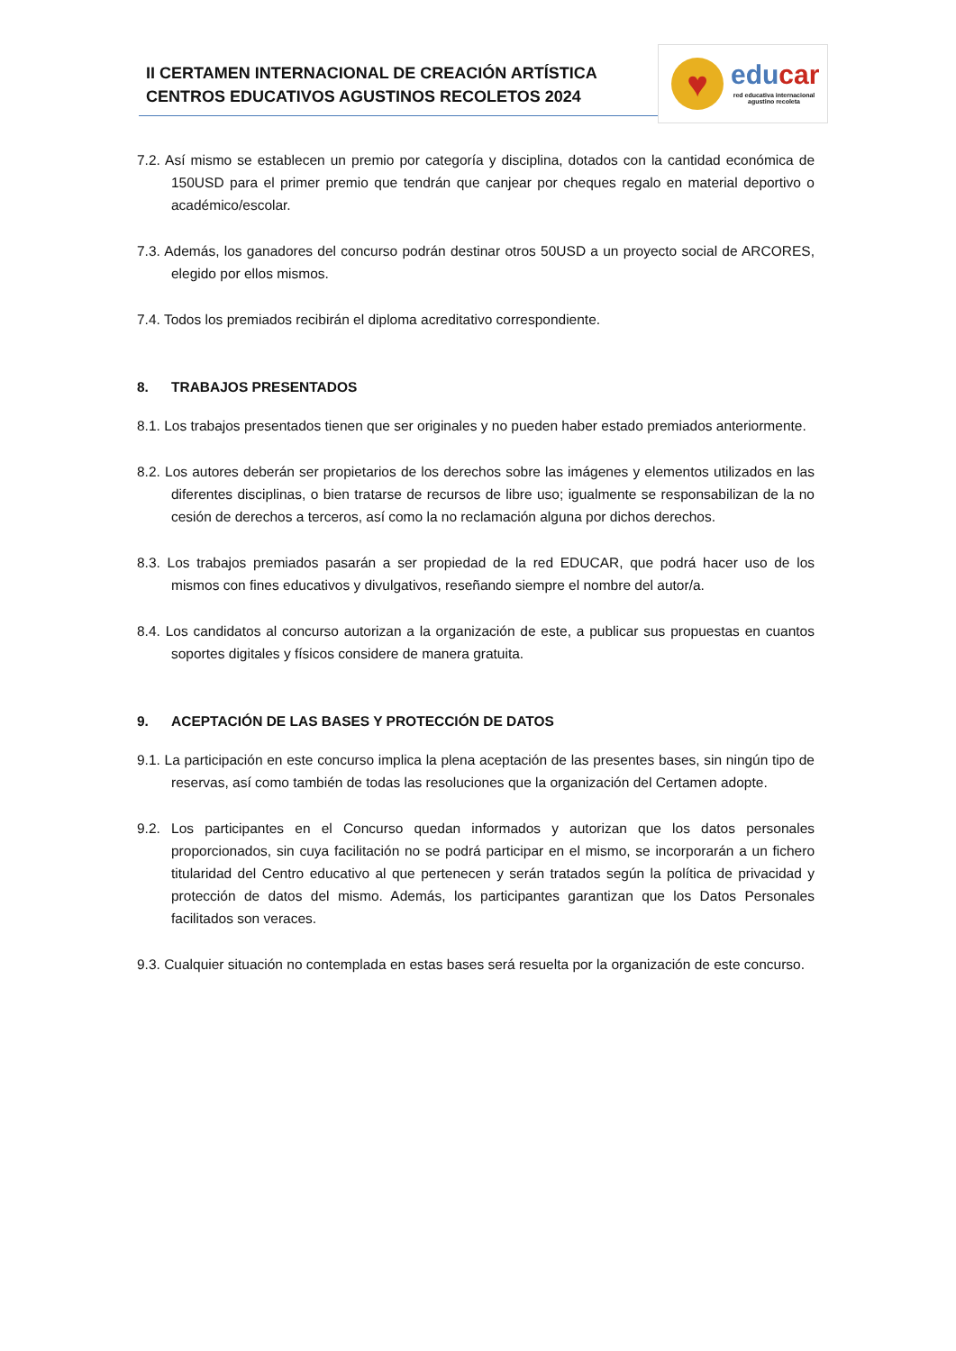II CERTAMEN INTERNACIONAL DE CREACIÓN ARTÍSTICA
CENTROS EDUCATIVOS AGUSTINOS RECOLETOS 2024
♥ educar
red educativa internacional
agustino recoleta
7.2. Así mismo se establecen un premio por categoría y disciplina, dotados con la cantidad económica de 150USD para el primer premio que tendrán que canjear por cheques regalo en material deportivo o académico/escolar.
7.3. Además, los ganadores del concurso podrán destinar otros 50USD a un proyecto social de ARCORES, elegido por ellos mismos.
7.4. Todos los premiados recibirán el diploma acreditativo correspondiente.
8. TRABAJOS PRESENTADOS
8.1. Los trabajos presentados tienen que ser originales y no pueden haber estado premiados anteriormente.
8.2. Los autores deberán ser propietarios de los derechos sobre las imágenes y elementos utilizados en las diferentes disciplinas, o bien tratarse de recursos de libre uso; igualmente se responsabilizan de la no cesión de derechos a terceros, así como la no reclamación alguna por dichos derechos.
8.3. Los trabajos premiados pasarán a ser propiedad de la red EDUCAR, que podrá hacer uso de los mismos con fines educativos y divulgativos, reseñando siempre el nombre del autor/a.
8.4. Los candidatos al concurso autorizan a la organización de este, a publicar sus propuestas en cuantos soportes digitales y físicos considere de manera gratuita.
9. ACEPTACIÓN DE LAS BASES Y PROTECCIÓN DE DATOS
9.1. La participación en este concurso implica la plena aceptación de las presentes bases, sin ningún tipo de reservas, así como también de todas las resoluciones que la organización del Certamen adopte.
9.2. Los participantes en el Concurso quedan informados y autorizan que los datos personales proporcionados, sin cuya facilitación no se podrá participar en el mismo, se incorporarán a un fichero titularidad del Centro educativo al que pertenecen y serán tratados según la política de privacidad y protección de datos del mismo. Además, los participantes garantizan que los Datos Personales facilitados son veraces.
9.3. Cualquier situación no contemplada en estas bases será resuelta por la organización de este concurso.